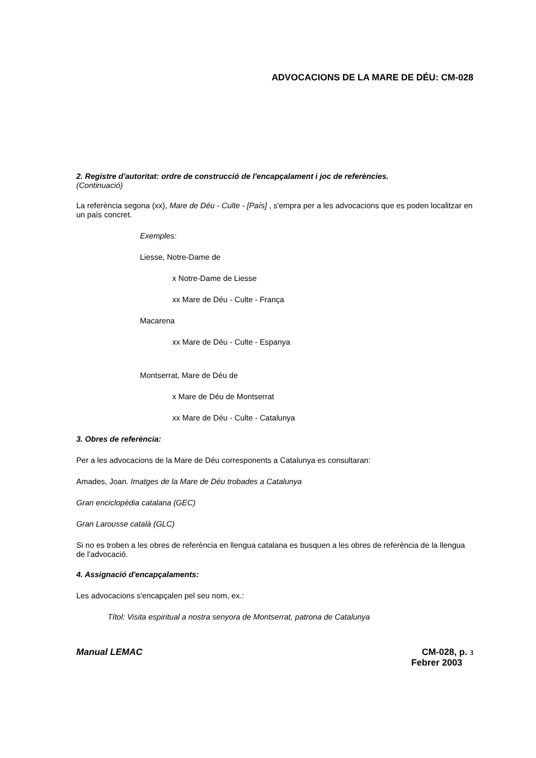ADVOCACIONS DE LA MARE DE DÉU: CM-028
2. Registre d'autoritat: ordre de construcció de l'encapçalament i joc de referències.
(Continuació)
La referència segona (xx), Mare de Déu - Culte - [País] , s'empra per a les advocacions que es poden localitzar en un país concret.
Exemples:
Liesse, Notre-Dame de
x Notre-Dame de Liesse
xx Mare de Déu - Culte - França
Macarena
xx Mare de Déu - Culte - Espanya
Montserrat, Mare de Déu de
x Mare de Déu de Montserrat
xx Mare de Déu - Culte - Catalunya
3. Obres de referència:
Per a les advocacions de la Mare de Déu corresponents a Catalunya es consultaran:
Amades, Joan. Imatges de la Mare de Déu trobades a Catalunya
Gran enciclopèdia catalana (GEC)
Gran Larousse català (GLC)
Si no es troben a les obres de referència en llengua catalana es busquen a les obres de referència de la llengua de l'advocació.
4. Assignació d'encapçalaments:
Les advocacions s'encapçalen pel seu nom, ex.:
Títol: Visita espiritual a nostra senyora de Montserrat, patrona de Catalunya
Manual LEMAC CM-028, p. 3
Febrer 2003